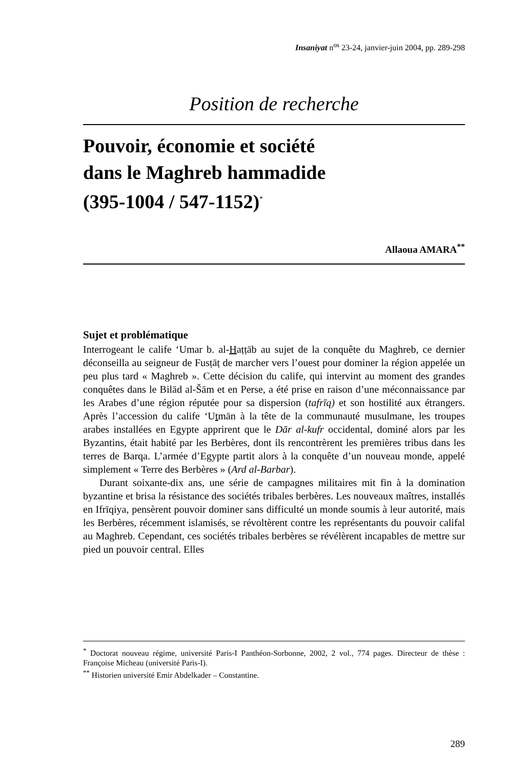Insaniyat n<sup>os</sup> 23-24, janvier-juin 2004, pp. 289-298
Position de recherche
Pouvoir, économie et société
dans le Maghreb hammadide
(395-1004 / 547-1152)<sup>*</sup>
Allaoua AMARA<sup>**</sup>
Sujet et problématique
Interrogeant le calife ‘Umar b. al-Haṭṭāb au sujet de la conquête du Maghreb, ce dernier déconseilla au seigneur de Fusṭāṭ de marcher vers l’ouest pour dominer la région appelée un peu plus tard « Maghreb ». Cette décision du calife, qui intervint au moment des grandes conquêtes dans le Bilād al-Šām et en Perse, a été prise en raison d’une méconnaissance par les Arabes d’une région réputée pour sa dispersion (tafrīq) et son hostilité aux étrangers. Après l’accession du calife ‘Utmān à la tête de la communauté musulmane, les troupes arabes installées en Egypte apprirent que le Dār al-kufr occidental, dominé alors par les Byzantins, était habité par les Berbères, dont ils rencontrèrent les premières tribus dans les terres de Barqa. L’armée d’Egypte partit alors à la conquête d’un nouveau monde, appelé simplement « Terre des Berbères » (Ard al-Barbar).
Durant soixante-dix ans, une série de campagnes militaires mit fin à la domination byzantine et brisa la résistance des sociétés tribales berbères. Les nouveaux maîtres, installés en Ifrīqiya, pensèrent pouvoir dominer sans difficulté un monde soumis à leur autorité, mais les Berbères, récemment islamisés, se révoltèrent contre les représentants du pouvoir califal au Maghreb. Cependant, ces sociétés tribales berbères se révélèrent incapables de mettre sur pied un pouvoir central. Elles
<sup>*</sup> Doctorat nouveau régime, université Paris-I Panthéon-Sorbonne, 2002, 2 vol., 774 pages. Directeur de thèse : Françoise Micheau (université Paris-I).
<sup>**</sup> Historien université Emir Abdelkader – Constantine.
289